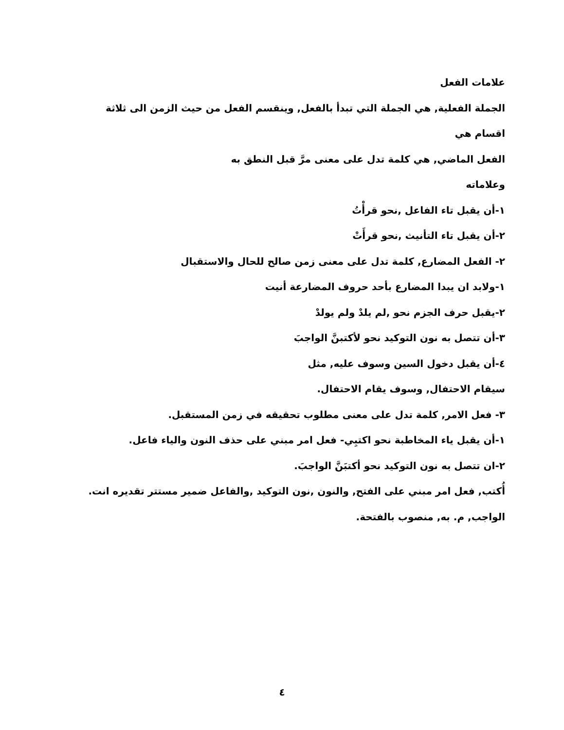علامات الفعل
الجملة الفعلية, هي الجملة التي تبدأ بالفعل, وينقسم الفعل من حيث الزمن الى ثلاثة اقسام هي
الفعل الماضي, هي كلمة تدل على معنى مرَّ قبل النطق به
وعلاماته
١-أن يقبل تاء الفاعل ,نحو قرأْتُ
٢-أن يقبل تاء التأنيث ,نحو قرأَتْ
٢- الفعل المضارع, كلمة تدل على معنى زمن صالح للحال والاستقبال
١-ولابد ان يبدا المضارع بأحد حروف المضارعة أنيت
٢-يقبل حرف الجزم نحو ,لم يلدْ ولم يولدْ
٣-أن تتصل به نون التوكيد نحو لأكتبنَّ الواجبَ
٤-أن يقبل دخول السين وسوف عليه, مثل
سيقام الاحتفال, وسوف يقام الاحتفال.
٣- فعل الامر, كلمة تدل على معنى مطلوب تحقيقه في زمن المستقبل.
١-أن يقبل ياء المخاطبة نحو اكتبِي- فعل امر مبني على حذف النون والياء فاعل.
٢-ان تتصل به نون التوكيد نحو أكتبَنَّ الواجبَ.
أُكتب, فعل امر مبني على الفتح, والنون ,نون التوكيد ,والفاعل ضمير مستتر تقديره انت.
الواجب, م. به, منصوب بالفتحة.
٤